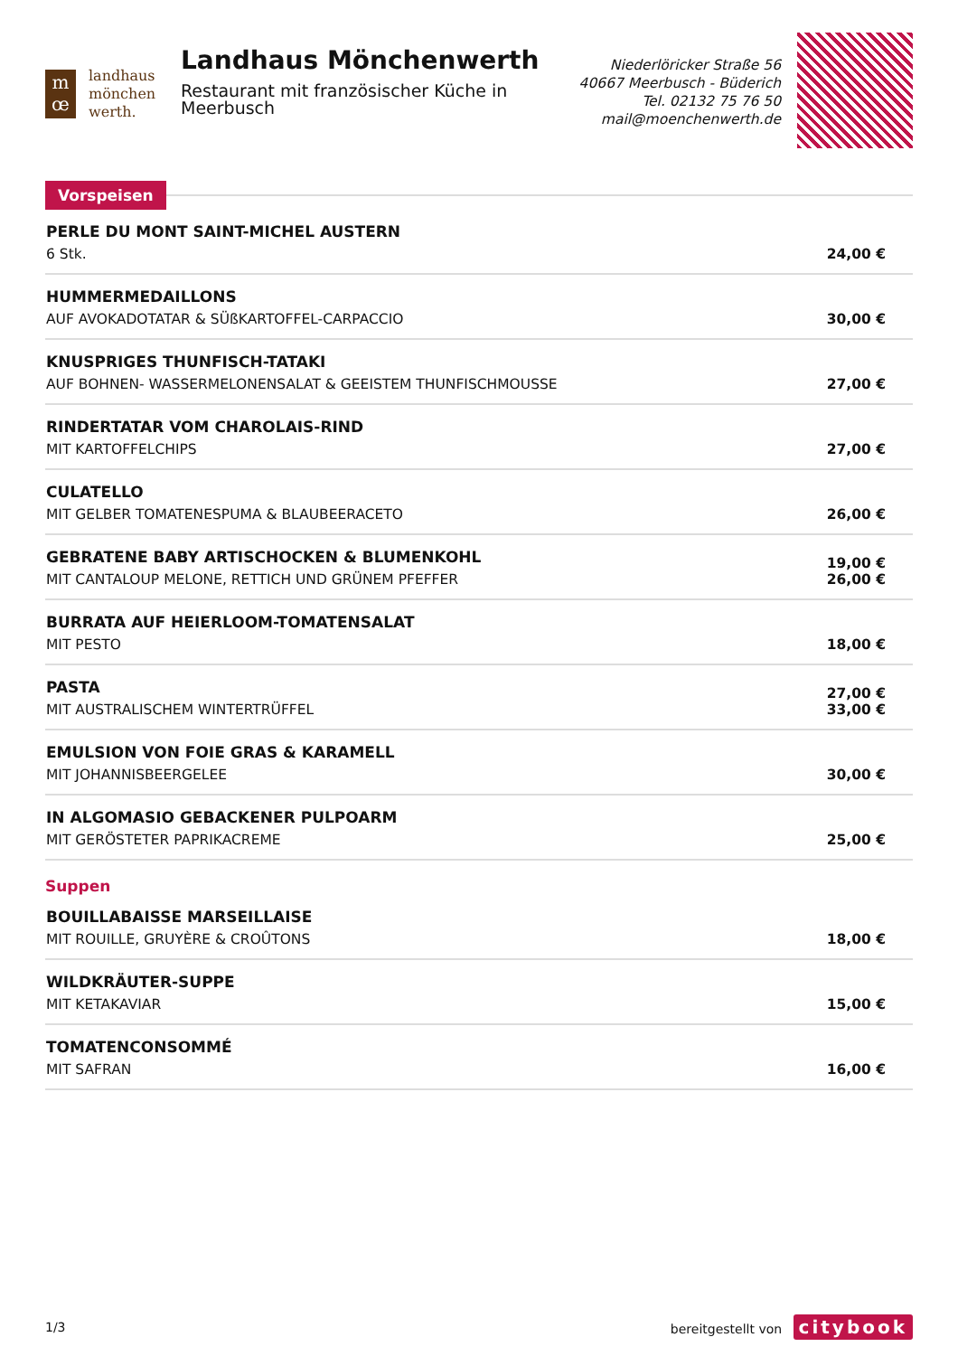m
œ
landhaus
mönchen
werth.
Landhaus Mönchenwerth
Restaurant mit französischer Küche in Meerbusch
Niederlöricker Straße 56
40667 Meerbusch - Büderich
Tel. 02132 75 76 50
mail@moenchenwerth.de
Vorspeisen
PERLE DU MONT SAINT-MICHEL AUSTERN
6 Stk.
24,00 €
HUMMERMEDAILLONS
AUF AVOKADOTATAR & SÜßKARTOFFEL-CARPACCIO
30,00 €
KNUSPRIGES THUNFISCH-TATAKI
AUF BOHNEN- WASSERMELONENSALAT & GEEISTEM THUNFISCHMOUSSE
27,00 €
RINDERTATAR VOM CHAROLAIS-RIND
MIT KARTOFFELCHIPS
27,00 €
CULATELLO
MIT GELBER TOMATENESPUMA & BLAUBEERACETO
26,00 €
GEBRATENE BABY ARTISCHOCKEN & BLUMENKOHL
MIT CANTALOUP MELONE, RETTICH UND GRÜNEM PFEFFER
19,00 €
26,00 €
BURRATA AUF HEIERLOOM-TOMATENSALAT
MIT PESTO
18,00 €
PASTA
MIT AUSTRALISCHEM WINTERTRÜFFEL
27,00 €
33,00 €
EMULSION VON FOIE GRAS & KARAMELL
MIT JOHANNISBEERGELEE
30,00 €
IN ALGOMASIO GEBACKENER PULPOARM
MIT GERÖSTETER PAPRIKACREME
25,00 €
Suppen
BOUILLABAISSE MARSEILLAISE
MIT ROUILLE, GRUYÈRE & CROÛTONS
18,00 €
WILDKRÄUTER-SUPPE
MIT KETAKAVIAR
15,00 €
TOMATENCONSOMMÉ
MIT SAFRAN
16,00 €
1/3 bereitgestellt von citybook